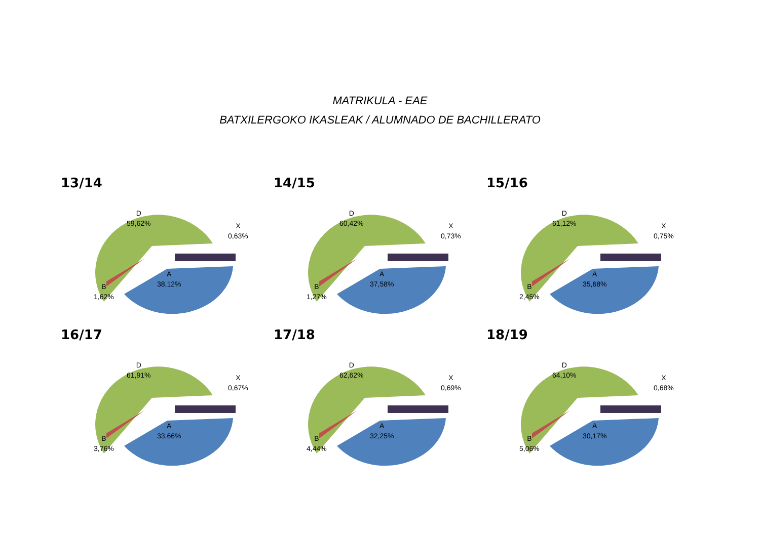MATRIKULA - EAE
BATXILERGOKO IKASLEAK / ALUMNADO DE BACHILLERATO
13/14
D
59,62%
A
38,12%
B
1,62%
X
0,63%
14/15
D
60,42%
A
37,58%
B
1,27%
X
0,73%
15/16
D
61,12%
A
35,68%
B
2,45%
X
0,75%
16/17
D
61,91%
A
33,66%
B
3,76%
X
0,67%
17/18
D
62,62%
A
32,25%
B
4,44%
X
0,69%
18/19
D
64,10%
A
30,17%
B
5,06%
X
0,68%